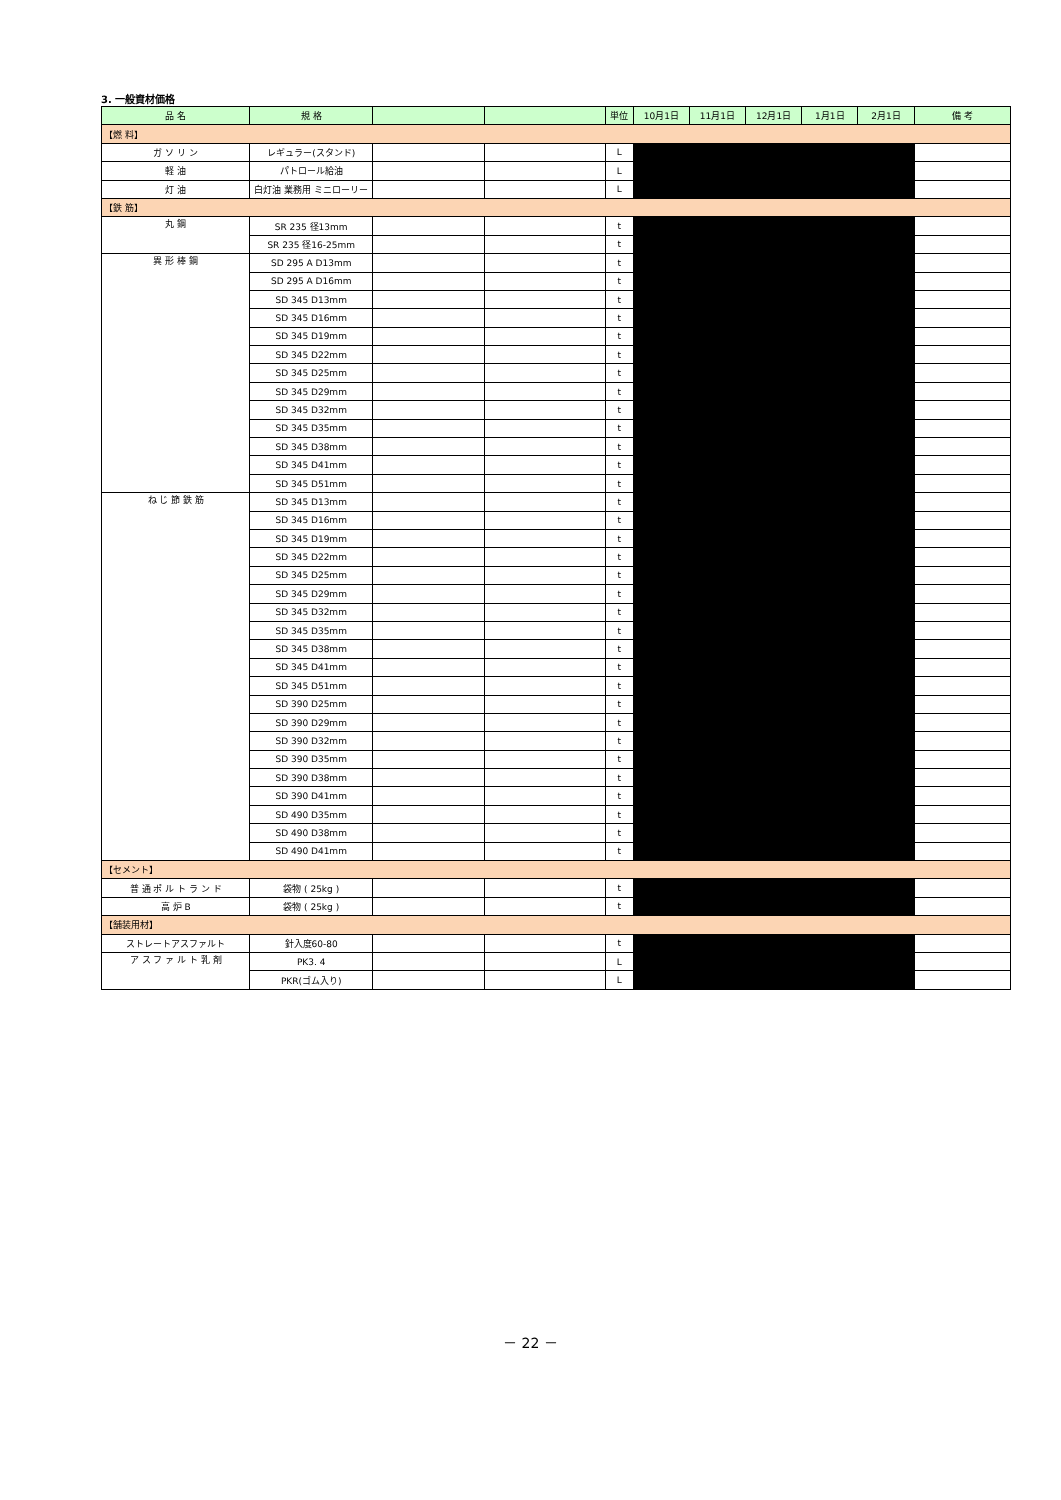3. 一般資材価格
| 品 名 | 規 格 | | | 単位 | 10月1日 | 11月1日 | 12月1日 | 1月1日 | 2月1日 | 備 考 |
| --- | --- | --- | --- | --- | --- | --- | --- | --- | --- | --- |
| 【燃 料】 | | | | | | | | | | |
| ガ ソ リ ン | レギュラー(スタンド) | | | L | | | | | | |
| 軽 油 | パトロール給油 | | | L | | | | | | |
| 灯 油 | 白灯油 業務用 ミニローリー | | | L | | | | | | |
| 【鉄 筋】 | | | | | | | | | | |
| 丸 鋼 | SR 235 径13mm | | | t | | | | | | |
| | SR 235 径16-25mm | | | t | | | | | | |
| 異 形 棒 鋼 | SD 295 A D13mm | | | t | | | | | | |
| | SD 295 A D16mm | | | t | | | | | | |
| | SD 345 D13mm | | | t | | | | | | |
| | SD 345 D16mm | | | t | | | | | | |
| | SD 345 D19mm | | | t | | | | | | |
| | SD 345 D22mm | | | t | | | | | | |
| | SD 345 D25mm | | | t | | | | | | |
| | SD 345 D29mm | | | t | | | | | | |
| | SD 345 D32mm | | | t | | | | | | |
| | SD 345 D35mm | | | t | | | | | | |
| | SD 345 D38mm | | | t | | | | | | |
| | SD 345 D41mm | | | t | | | | | | |
| | SD 345 D51mm | | | t | | | | | | |
| ね じ 節 鉄 筋 | SD 345 D13mm | | | t | | | | | | |
| | SD 345 D16mm | | | t | | | | | | |
| | SD 345 D19mm | | | t | | | | | | |
| | SD 345 D22mm | | | t | | | | | | |
| | SD 345 D25mm | | | t | | | | | | |
| | SD 345 D29mm | | | t | | | | | | |
| | SD 345 D32mm | | | t | | | | | | |
| | SD 345 D35mm | | | t | | | | | | |
| | SD 345 D38mm | | | t | | | | | | |
| | SD 345 D41mm | | | t | | | | | | |
| | SD 345 D51mm | | | t | | | | | | |
| | SD 390 D25mm | | | t | | | | | | |
| | SD 390 D29mm | | | t | | | | | | |
| | SD 390 D32mm | | | t | | | | | | |
| | SD 390 D35mm | | | t | | | | | | |
| | SD 390 D38mm | | | t | | | | | | |
| | SD 390 D41mm | | | t | | | | | | |
| | SD 490 D35mm | | | t | | | | | | |
| | SD 490 D38mm | | | t | | | | | | |
| | SD 490 D41mm | | | t | | | | | | |
| 【セメント】 | | | | | | | | | | |
| 普 通 ポ ル ト ラ ン ド | 袋物 ( 25kg ) | | | t | | | | | | |
| 高 炉 B | 袋物 ( 25kg ) | | | t | | | | | | |
| 【舗装用材】 | | | | | | | | | | |
| ストレートアスファルト | 針入度60-80 | | | t | | | | | | |
| ア ス フ ァ ル ト 乳 剤 | PK3. 4 | | | L | | | | | | |
| | PKR(ゴム入り) | | | L | | | | | | |
－ 22 －